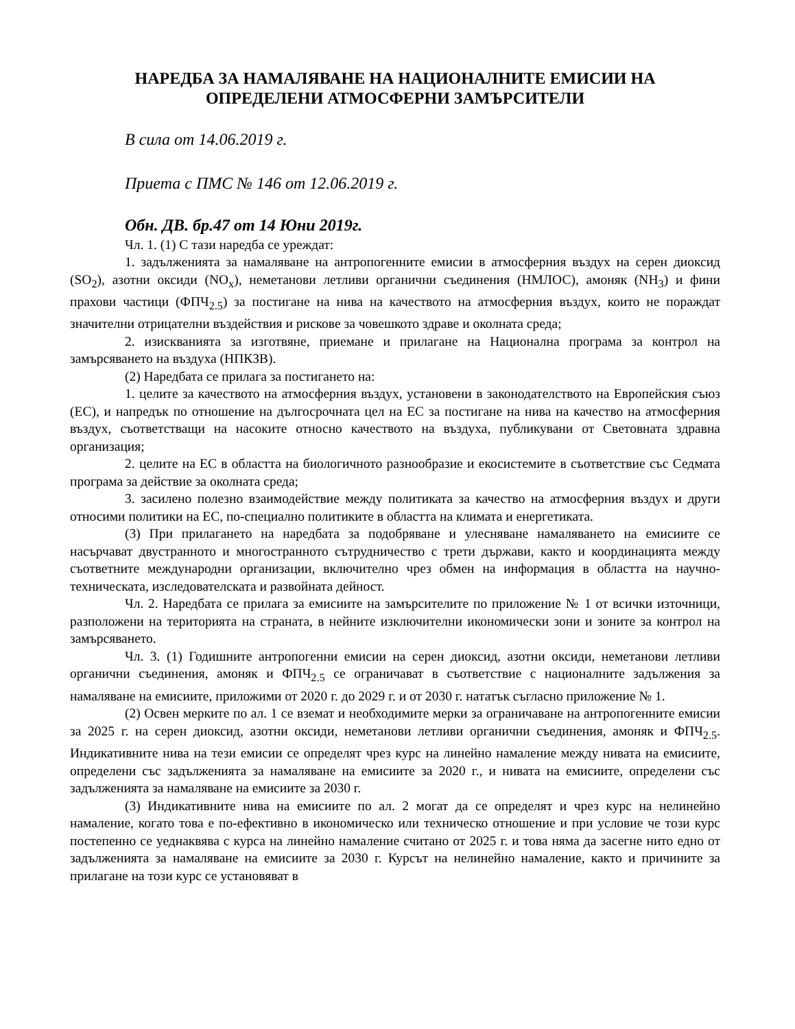НАРЕДБА ЗА НАМАЛЯВАНЕ НА НАЦИОНАЛНИТЕ ЕМИСИИ НА
ОПРЕДЕЛЕНИ АТМОСФЕРНИ ЗАМЪРСИТЕЛИ
В сила от 14.06.2019 г.
Приета с ПМС № 146 от 12.06.2019 г.
Обн. ДВ. бр.47 от 14 Юни 2019г.
Чл. 1. (1) С тази наредба се уреждат:
1. задълженията за намаляване на антропогенните емисии в атмосферния въздух на серен диоксид (SO<sub>2</sub>), азотни оксиди (NO<sub>x</sub>), неметанови летливи органични съединения (НМЛОС), амоняк (NH<sub>3</sub>) и фини прахови частици (ФПЧ<sub>2.5</sub>) за постигане на нива на качеството на атмосферния въздух, които не пораждат значителни отрицателни въздействия и рискове за човешкото здраве и околната среда;
2. изискванията за изготвяне, приемане и прилагане на Национална програма за контрол на замърсяването на въздуха (НПКЗВ).
(2) Наредбата се прилага за постигането на:
1. целите за качеството на атмосферния въздух, установени в законодателството на Европейския съюз (ЕС), и напредък по отношение на дългосрочната цел на ЕС за постигане на нива на качество на атмосферния въздух, съответстващи на насоките относно качеството на въздуха, публикувани от Световната здравна организация;
2. целите на ЕС в областта на биологичното разнообразие и екосистемите в съответствие със Седмата програма за действие за околната среда;
3. засилено полезно взаимодействие между политиката за качество на атмосферния въздух и други относими политики на ЕС, по-специално политиките в областта на климата и енергетиката.
(3) При прилагането на наредбата за подобряване и улесняване намаляването на емисиите се насърчават двустранното и многостранното сътрудничество с трети държави, както и координацията между съответните международни организации, включително чрез обмен на информация в областта на научно-техническата, изследователската и развойната дейност.
Чл. 2. Наредбата се прилага за емисиите на замърсителите по приложение № 1 от всички източници, разположени на територията на страната, в нейните изключителни икономически зони и зоните за контрол на замърсяването.
Чл. 3. (1) Годишните антропогенни емисии на серен диоксид, азотни оксиди, неметанови летливи органични съединения, амоняк и ФПЧ<sub>2.5</sub> се ограничават в съответствие с националните задължения за намаляване на емисиите, приложими от 2020 г. до 2029 г. и от 2030 г. нататък съгласно приложение № 1.
(2) Освен мерките по ал. 1 се вземат и необходимите мерки за ограничаване на антропогенните емисии за 2025 г. на серен диоксид, азотни оксиди, неметанови летливи органични съединения, амоняк и ФПЧ<sub>2.5</sub>. Индикативните нива на тези емисии се определят чрез курс на линейно намаление между нивата на емисиите, определени със задълженията за намаляване на емисиите за 2020 г., и нивата на емисиите, определени със задълженията за намаляване на емисиите за 2030 г.
(3) Индикативните нива на емисиите по ал. 2 могат да се определят и чрез курс на нелинейно намаление, когато това е по-ефективно в икономическо или техническо отношение и при условие че този курс постепенно се уеднаквява с курса на линейно намаление считано от 2025 г. и това няма да засегне нито едно от задълженията за намаляване на емисиите за 2030 г. Курсът на нелинейно намаление, както и причините за прилагане на този курс се установяват в